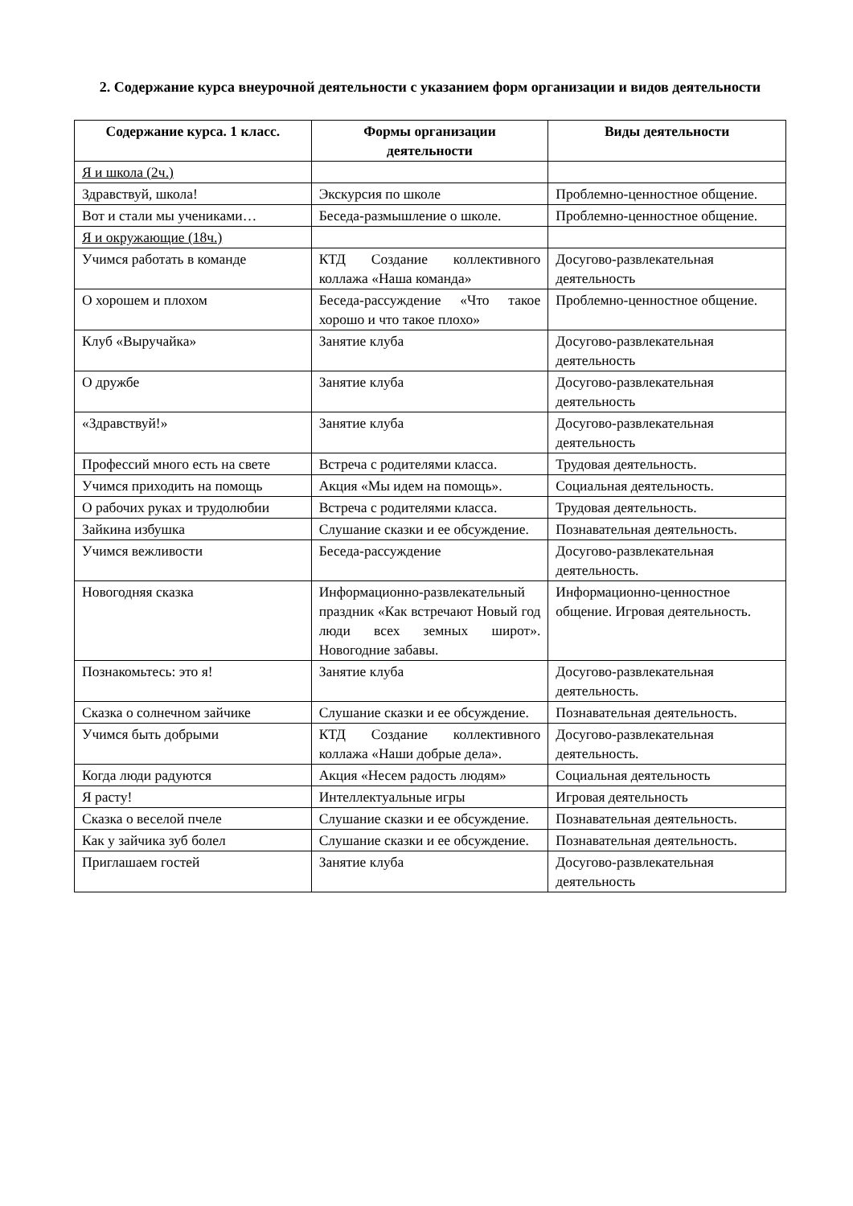2. Содержание курса внеурочной деятельности с указанием форм организации и видов деятельности
| Содержание курса. 1 класс. | Формы организации деятельности | Виды деятельности |
| --- | --- | --- |
| Я и школа (2ч.) | | |
| Здравствуй, школа! | Экскурсия по школе | Проблемно-ценностное общение. |
| Вот и стали мы учениками… | Беседа-размышление о школе. | Проблемно-ценностное общение. |
| Я и окружающие (18ч.) | | |
| Учимся работать в команде | КТД Создание коллективного коллажа «Наша команда» | Досугово-развлекательная деятельность |
| О хорошем и плохом | Беседа-рассуждение «Что такое хорошо и что такое плохо» | Проблемно-ценностное общение. |
| Клуб «Выручайка» | Занятие клуба | Досугово-развлекательная деятельность |
| О дружбе | Занятие клуба | Досугово-развлекательная деятельность |
| «Здравствуй!» | Занятие клуба | Досугово-развлекательная деятельность |
| Профессий много есть на свете | Встреча с родителями класса. | Трудовая деятельность. |
| Учимся приходить на помощь | Акция «Мы идем на помощь». | Социальная деятельность. |
| О рабочих руках и трудолюбии | Встреча с родителями класса. | Трудовая деятельность. |
| Зайкина избушка | Слушание сказки и ее обсуждение. | Познавательная деятельность. |
| Учимся вежливости | Беседа-рассуждение | Досугово-развлекательная деятельность. |
| Новогодняя сказка | Информационно-развлекательный праздник «Как встречают Новый год люди всех земных широт». Новогодние забавы. | Информационно-ценностное общение. Игровая деятельность. |
| Познакомьтесь: это я! | Занятие клуба | Досугово-развлекательная деятельность. |
| Сказка о солнечном зайчике | Слушание сказки и ее обсуждение. | Познавательная деятельность. |
| Учимся быть добрыми | КТД Создание коллективного коллажа «Наши добрые дела». | Досугово-развлекательная деятельность. |
| Когда люди радуются | Акция «Несем радость людям» | Социальная деятельность |
| Я расту! | Интеллектуальные игры | Игровая деятельность |
| Сказка о веселой пчеле | Слушание сказки и ее обсуждение. | Познавательная деятельность. |
| Как у зайчика зуб болел | Слушание сказки и ее обсуждение. | Познавательная деятельность. |
| Приглашаем гостей | Занятие клуба | Досугово-развлекательная деятельность |